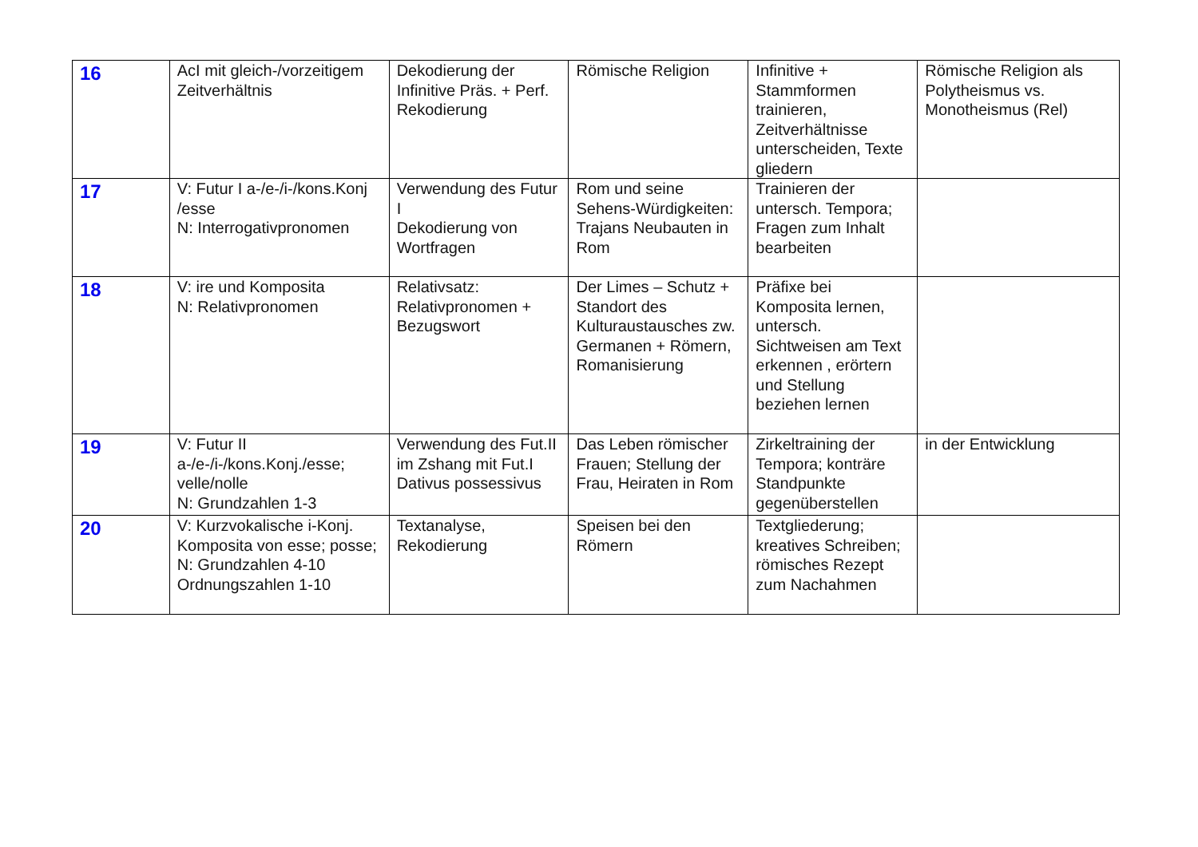| 16 | AcI mit gleich-/vorzeitigem Zeitverhältnis | Dekodierung der Infinitive Präs. + Perf. Rekodierung | Römische Religion | Infinitive + Stammformen trainieren, Zeitverhältnisse unterscheiden, Texte gliedern | Römische Religion als Polytheismus vs. Monotheismus (Rel) |
| 17 | V: Futur I a-/e-/i-/kons.Konj /esse N: Interrogativpronomen | Verwendung des Futur I Dekodierung von Wortfragen | Rom und seine Sehens-Würdigkeiten: Trajans Neubauten in Rom | Trainieren der untersch. Tempora; Fragen zum Inhalt bearbeiten | |
| 18 | V: ire und Komposita N: Relativpronomen | Relativsatz: Relativpronomen + Bezugswort | Der Limes – Schutz + Standort des Kulturaustausches zw. Germanen + Römern, Romanisierung | Präfixe bei Komposita lernen, untersch. Sichtweisen am Text erkennen , erörtern und Stellung beziehen lernen | |
| 19 | V: Futur II a-/e-/i-/kons.Konj./esse; velle/nolle N: Grundzahlen 1-3 | Verwendung des Fut.II im Zshang mit Fut.I Dativus possessivus | Das Leben römischer Frauen; Stellung der Frau, Heiraten in Rom | Zirkeltraining der Tempora; konträre Standpunkte gegenüberstellen | in der Entwicklung |
| 20 | V: Kurzvokalische i-Konj. Komposita von esse; posse; N: Grundzahlen 4-10 Ordnungszahlen 1-10 | Textanalyse, Rekodierung | Speisen bei den Römern | Textgliederung; kreatives Schreiben; römisches Rezept zum Nachahmen | |